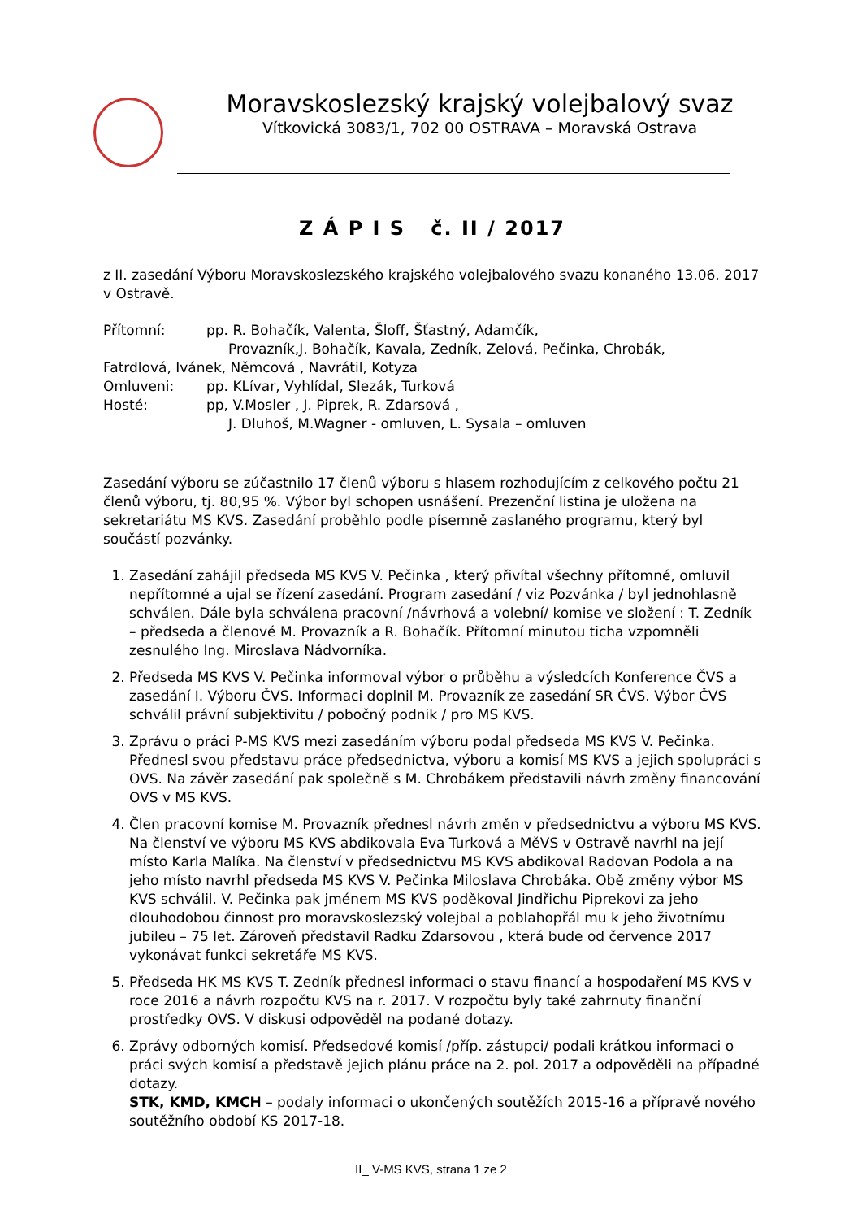Moravskoslezský krajský volejbalový svaz
Vítkovická 3083/1, 702 00 OSTRAVA – Moravská Ostrava
Z Á P I S č. II / 2017
z II. zasedání Výboru Moravskoslezského krajského volejbalového svazu konaného 13.06. 2017 v Ostravě.
Přítomní: pp. R. Bohačík, Valenta, Šloff, Šťastný, Adamčík,
Provazník,J. Bohačík, Kavala, Zedník, Zelová, Pečinka, Chrobák,
Fatrdlová, Ivánek, Němcová , Navrátil, Kotyza
Omluveni: pp. KLívar, Vyhlídal, Slezák, Turková
Hosté: pp, V.Mosler , J. Piprek, R. Zdarsová ,
J. Dluhoš, M.Wagner - omluven, L. Sysala – omluven
Zasedání výboru se zúčastnilo 17 členů výboru s hlasem rozhodujícím z celkového počtu 21 členů výboru, tj. 80,95 %. Výbor byl schopen usnášení. Prezenční listina je uložena na sekretariátu MS KVS. Zasedání proběhlo podle písemně zaslaného programu, který byl součástí pozvánky.
1. Zasedání zahájil předseda MS KVS V. Pečinka , který přivítal všechny přítomné, omluvil nepřítomné a ujal se řízení zasedání. Program zasedání / viz Pozvánka / byl jednohlasně schválen. Dále byla schválena pracovní /návrhová a volební/ komise ve složení : T. Zedník – předseda a členové M. Provazník a R. Bohačík. Přítomní minutou ticha vzpomněli zesnulého Ing. Miroslava Nádvorníka.
2. Předseda MS KVS V. Pečinka informoval výbor o průběhu a výsledcích Konference ČVS a zasedání I. Výboru ČVS. Informaci doplnil M. Provazník ze zasedání SR ČVS. Výbor ČVS schválil právní subjektivitu / pobočný podnik / pro MS KVS.
3. Zprávu o práci P-MS KVS mezi zasedáním výboru podal předseda MS KVS V. Pečinka. Přednesl svou představu práce předsednictva, výboru a komisí MS KVS a jejich spolupráci s OVS. Na závěr zasedání pak společně s M. Chrobákem představili návrh změny financování OVS v MS KVS.
4. Člen pracovní komise M. Provazník přednesl návrh změn v předsednictvu a výboru MS KVS. Na členství ve výboru MS KVS abdikovala Eva Turková a MěVS v Ostravě navrhl na její místo Karla Malíka. Na členství v předsednictvu MS KVS abdikoval Radovan Podola a na jeho místo navrhl předseda MS KVS V. Pečinka Miloslava Chrobáka. Obě změny výbor MS KVS schválil. V. Pečinka pak jménem MS KVS poděkoval Jindřichu Piprekovi za jeho dlouhodobou činnost pro moravskoslezský volejbal a poblahopřál mu k jeho životnímu jubileu – 75 let. Zároveň představil Radku Zdarsovou , která bude od července 2017 vykonávat funkci sekretáře MS KVS.
5. Předseda HK MS KVS T. Zedník přednesl informaci o stavu financí a hospodaření MS KVS v roce 2016 a návrh rozpočtu KVS na r. 2017. V rozpočtu byly také zahrnuty finanční prostředky OVS. V diskusi odpověděl na podané dotazy.
6. Zprávy odborných komisí. Předsedové komisí /příp. zástupci/ podali krátkou informaci o práci svých komisí a představě jejich plánu práce na 2. pol. 2017 a odpověděli na případné dotazy.
STK, KMD, KMCH – podaly informaci o ukončených soutěžích 2015-16 a přípravě nového soutěžního období KS 2017-18.
II_ V-MS KVS, strana 1 ze 2